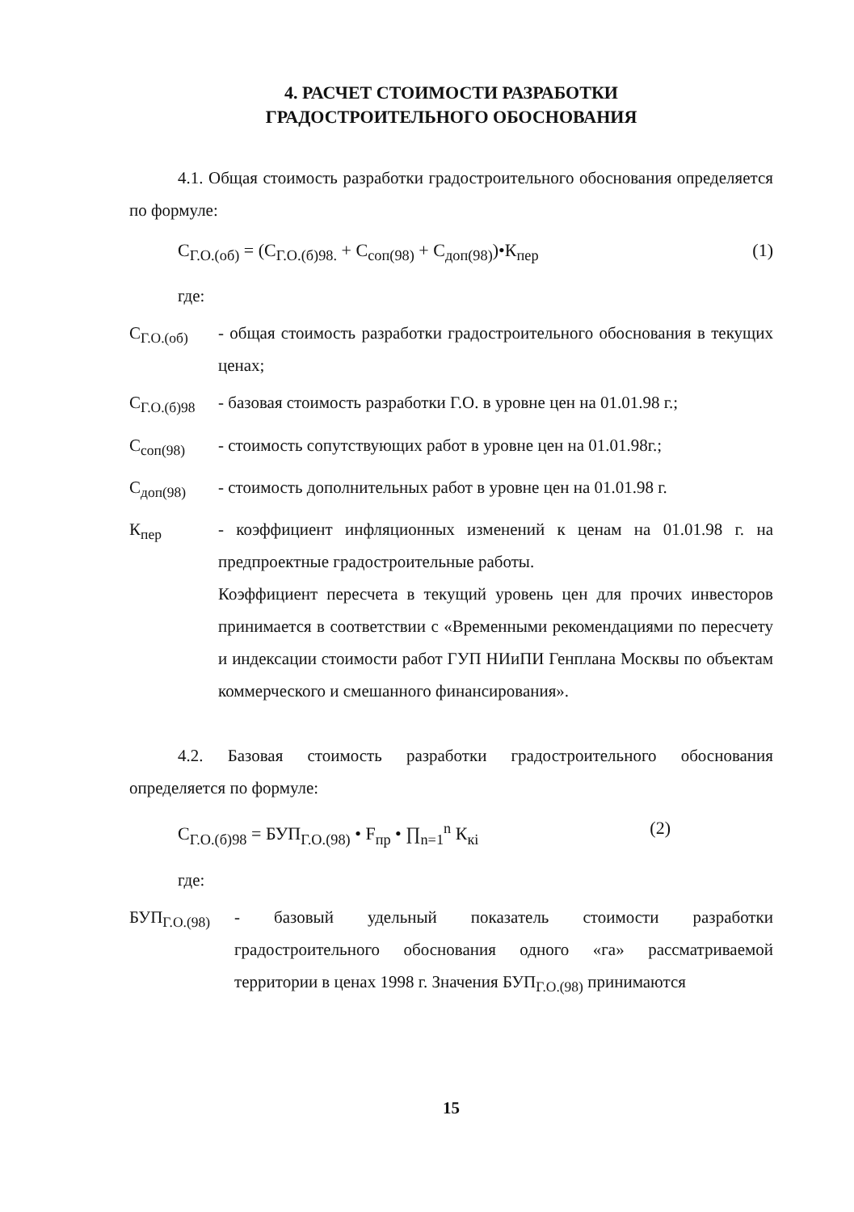4. РАСЧЕТ СТОИМОСТИ РАЗРАБОТКИ
ГРАДОСТРОИТЕЛЬНОГО ОБОСНОВАНИЯ
4.1. Общая стоимость разработки градостроительного обоснования определяется по формуле:
С<sub>Г.О.(об)</sub> = (С<sub>Г.О.(б)98.</sub> + С<sub>соп(98)</sub> + С<sub>доп(98)</sub>)•К<sub>пер</sub> (1)
где:
С<sub>Г.О.(об)</sub> - общая стоимость разработки градостроительного обоснования в текущих ценах;
С<sub>Г.О.(б)98</sub> - базовая стоимость разработки Г.О. в уровне цен на 01.01.98 г.;
С<sub>соп(98)</sub> - стоимость сопутствующих работ в уровне цен на 01.01.98г.;
С<sub>доп(98)</sub> - стоимость дополнительных работ в уровне цен на 01.01.98 г.
К<sub>пер</sub> - коэффициент инфляционных изменений к ценам на 01.01.98 г. на предпроектные градостроительные работы.
Коэффициент пересчета в текущий уровень цен для прочих инвесторов принимается в соответствии с «Временными рекомендациями по пересчету и индексации стоимости работ ГУП НИиПИ Генплана Москвы по объектам коммерческого и смешанного финансирования».
4.2. Базовая стоимость разработки градостроительного обоснования определяется по формуле:
С<sub>Г.О.(б)98</sub> = БУП<sub>Г.О.(98)</sub> • F<sub>пр</sub> • ∏<sub>n=1</sub><sup>n</sup> К<sub>кi</sub> (2)
где:
БУП<sub>Г.О.(98)</sub> - базовый удельный показатель стоимости разработки градостроительного обоснования одного «га» рассматриваемой территории в ценах 1998 г. Значения БУП<sub>Г.О.(98)</sub> принимаются
15